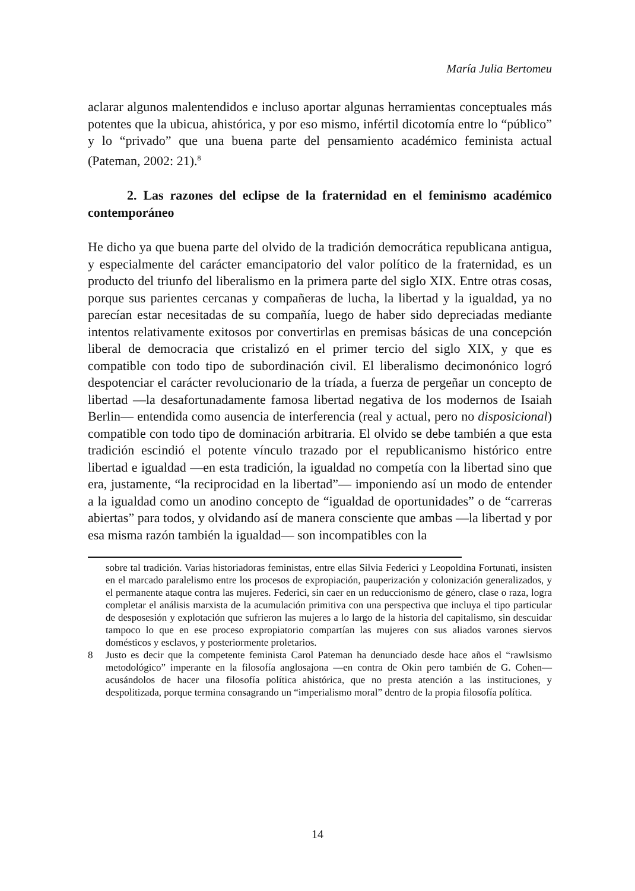María Julia Bertomeu
aclarar algunos malentendidos e incluso aportar algunas herramientas conceptuales más potentes que la ubicua, ahistórica, y por eso mismo, infértil dicotomía entre lo “público” y lo “privado” que una buena parte del pensamiento académico feminista actual (Pateman, 2002: 21).<sup>8</sup>
2. Las razones del eclipse de la fraternidad en el feminismo académico contemporáneo
He dicho ya que buena parte del olvido de la tradición democrática republicana antigua, y especialmente del carácter emancipatorio del valor político de la fraternidad, es un producto del triunfo del liberalismo en la primera parte del siglo XIX. Entre otras cosas, porque sus parientes cercanas y compañeras de lucha, la libertad y la igualdad, ya no parecían estar necesitadas de su compañía, luego de haber sido depreciadas mediante intentos relativamente exitosos por convertirlas en premisas básicas de una concepción liberal de democracia que cristalizó en el primer tercio del siglo XIX, y que es compatible con todo tipo de subordinación civil. El liberalismo decimonónico logró despotenciar el carácter revolucionario de la tríada, a fuerza de pergeñar un concepto de libertad —la desafortunadamente famosa libertad negativa de los modernos de Isaiah Berlin— entendida como ausencia de interferencia (real y actual, pero no disposicional) compatible con todo tipo de dominación arbitraria. El olvido se debe también a que esta tradición escindió el potente vínculo trazado por el republicanismo histórico entre libertad e igualdad —en esta tradición, la igualdad no competía con la libertad sino que era, justamente, “la reciprocidad en la libertad”— imponiendo así un modo de entender a la igualdad como un anodino concepto de “igualdad de oportunidades” o de “carreras abiertas” para todos, y olvidando así de manera consciente que ambas —la libertad y por esa misma razón también la igualdad— son incompatibles con la
sobre tal tradición. Varias historiadoras feministas, entre ellas Silvia Federici y Leopoldina Fortunati, insisten en el marcado paralelismo entre los procesos de expropiación, pauperización y colonización generalizados, y el permanente ataque contra las mujeres. Federici, sin caer en un reduccionismo de género, clase o raza, logra completar el análisis marxista de la acumulación primitiva con una perspectiva que incluya el tipo particular de desposesión y explotación que sufrieron las mujeres a lo largo de la historia del capitalismo, sin descuidar tampoco lo que en ese proceso expropiatorio compartían las mujeres con sus aliados varones siervos domésticos y esclavos, y posteriormente proletarios.
8 Justo es decir que la competente feminista Carol Pateman ha denunciado desde hace años el “rawlsismo metodológico” imperante en la filosofía anglosajona —en contra de Okin pero también de G. Cohen— acusándolos de hacer una filosofía política ahistórica, que no presta atención a las instituciones, y despolitizada, porque termina consagrando un “imperialismo moral” dentro de la propia filosofía política.
14